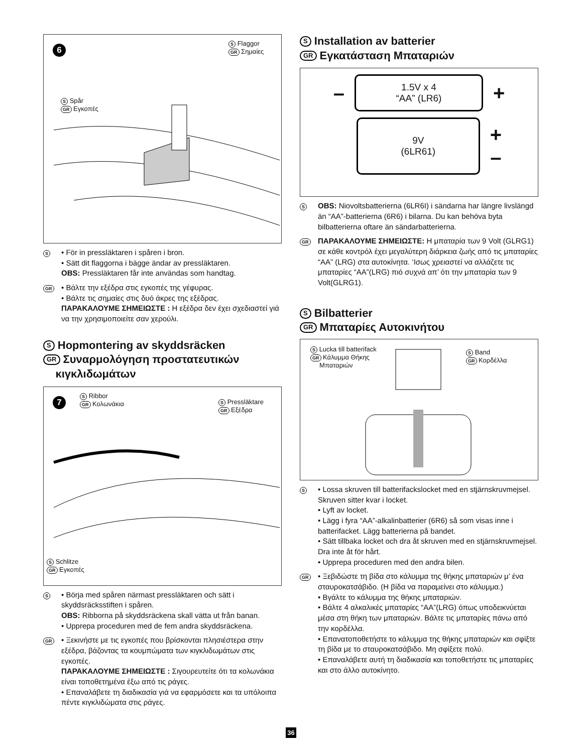6
S Flaggor
GR Σημαίες
S Spår
GR Εγκοπές
S
• För in pressläktaren i spåren i bron.
• Sätt dit flaggorna i bägge ändar av pressläktaren.
OBS: Pressläktaren får inte användas som handtag.
GR
• Βάλτε την εξέδρα στις εγκοπές της γέφυρας.
• Βάλτε τις σημαίες στις δυό άκρες της εξέδρας.
ΠΑΡΑΚΑΛΟΥΜΕ ΣΗΜΕΙΩΣΤΕ : Η εξέδρα δεν έχει σχεδιαστεί γιά να την χρησιμοποιείτε σαν χερούλι.
S Hopmontering av skyddsräcken
GR Συναρμολόγηση προστατευτικών
κιγκλιδωμάτων
7
S Ribbor
GR Κολωνάκια
S Pressläktare
GR Εξέδρα
S Schlitze
GR Εγκοπές
S
• Börja med spåren närmast pressläktaren och sätt i skyddsräcksstiften i spåren.
OBS: Ribborna på skyddsräckena skall vätta ut från banan.
• Upprepa proceduren med de fem andra skyddsräckena.
GR
• Ξεκινήστε με τις εγκοπές που βρίσκονται πλησιέστερα στην εξέδρα, βάζοντας τα κουμπώματα των κιγκλιδωμάτων στις εγκοπές.
ΠΑΡΑΚΑΛΟΥΜΕ ΣΗΜΕΙΩΣΤΕ : Σιγουρευτείτε ότι τα κολωνάκια είναι τοποθετημένα έξω από τις ράγες.
• Επαναλάβετε τη διαδικασία γιά να εφαρμόσετε και τα υπόλοιπα πέντε κιγκλιδώματα στις ράγες.
S Installation av batterier
GR Εγκατάσταση Μπαταριών
–
1.5V x 4
“AA” (LR6)
+
9V
(6LR61)
+
–
S
OBS: Niovoltsbatterierna (6LR6I) i sändarna har längre livslängd än “AA”-batterierna (6R6) i bilarna. Du kan behöva byta bilbatterierna oftare än sändarbatterierna.
GR
ΠΑΡΑΚΑΛΟΥΜΕ ΣΗΜΕΙΩΣΤΕ: Η μπαταρία των 9 Volt (GLRG1) σε κάθε κοντρόλ έχει μεγαλύτερη διάρκεια ζωής από τις μπαταρίες “AA” (LRG) στα αυτοκίνητα. ‘Ισως χρειαστεί να αλλάζετε τις μπαταρίες “AA”(LRG) πιό συχνά απ’ ότι την μπαταρία των 9 Volt(GLRG1).
S Bilbatterier
GR Μπαταρίες Αυτοκινήτου
S Lucka till batterifack
GR Κάλυμμα Θήκης
Μπαταριών
S Band
GR Κορδέλλα
S
• Lossa skruven till batterifackslocket med en stjärnskruvmejsel. Skruven sitter kvar i locket.
• Lyft av locket.
• Lägg i fyra “AA”-alkalinbatterier (6R6) så som visas inne i batterifacket. Lägg batterierna på bandet.
• Sätt tillbaka locket och dra åt skruven med en stjärnskruvmejsel. Dra inte åt för hårt.
• Upprepa proceduren med den andra bilen.
GR
• Ξεβιδώστε τη βίδα στο κάλυμμα της θήκης μπαταριών μ’ ένα σταυροκατσάβιδο. (Η βίδα να παραμείνει στο κάλυμμα.)
• Βγάλτε το κάλυμμα της θήκης μπαταριών.
• Βάλτε 4 αλκαλικές μπαταρίες “AA”(LRG) όπως υποδεικνύεται μέσα στη θήκη των μπαταριών. Βάλτε τις μπαταρίες πάνω από την κορδέλλα.
• Επανατοποθετήστε το κάλυμμα της θήκης μπαταριών και σφίξτε τη βίδα με το σταυροκατσάβιδο. Μη σφίξετε πολύ.
• Επαναλάβετε αυτή τη διαδικασία και τοποθετήστε τις μπαταρίες και στο άλλο αυτοκίνητο.
36